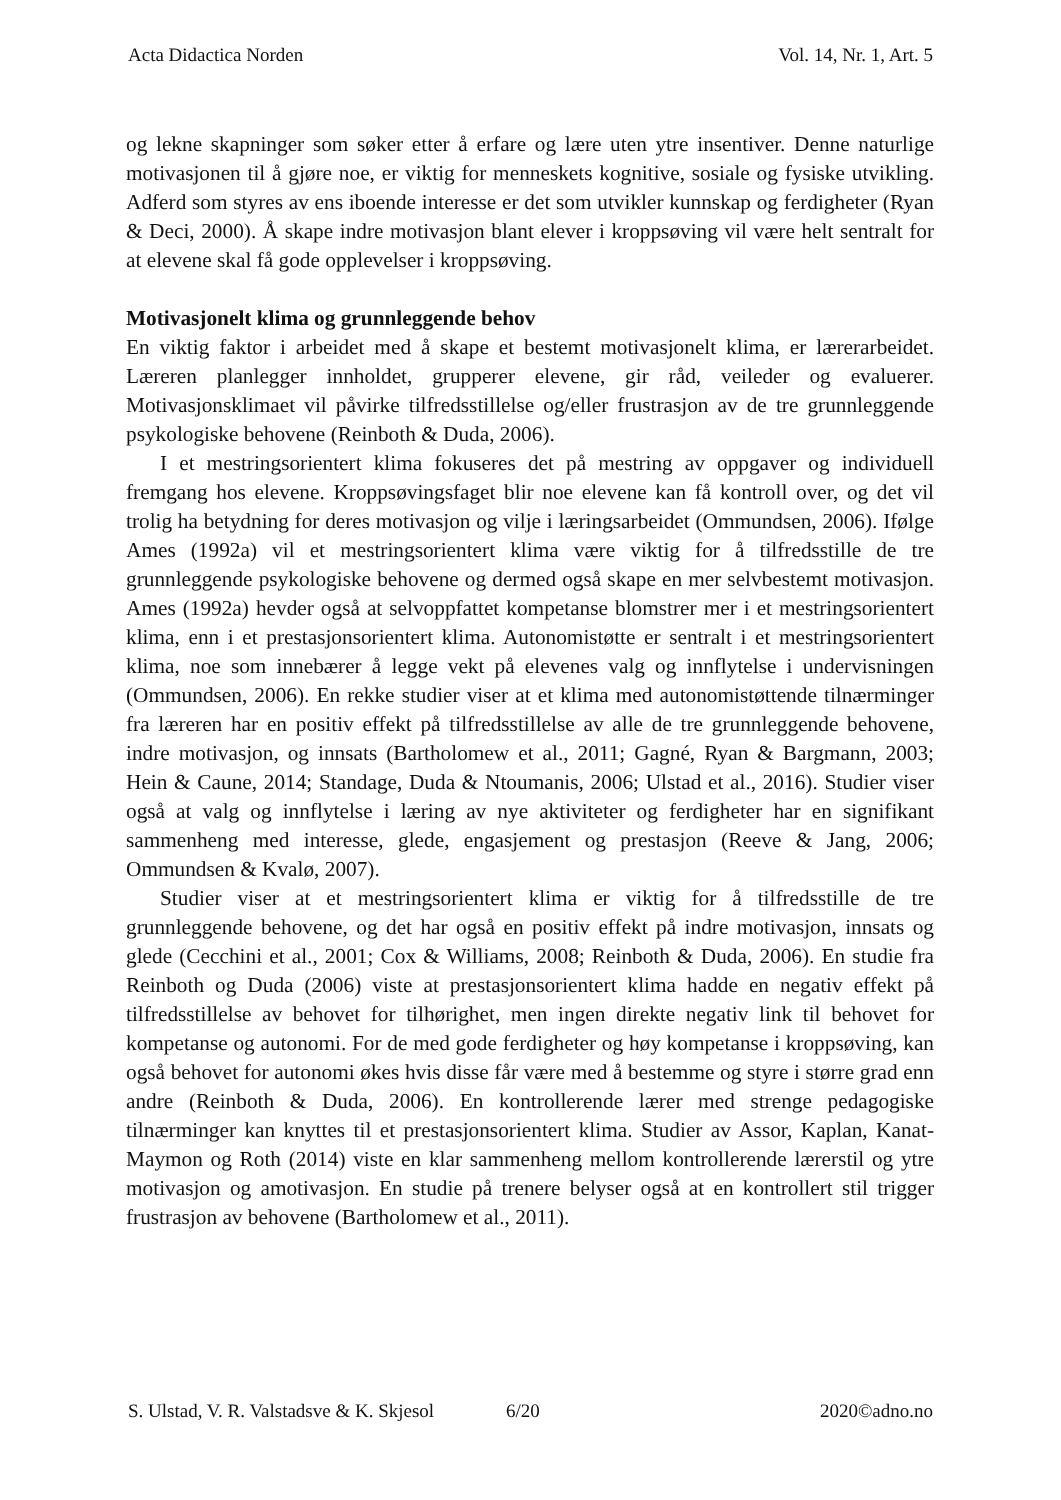Acta Didactica Norden Vol. 14, Nr. 1, Art. 5
og lekne skapninger som søker etter å erfare og lære uten ytre insentiver. Denne naturlige motivasjonen til å gjøre noe, er viktig for menneskets kognitive, sosiale og fysiske utvikling. Adferd som styres av ens iboende interesse er det som utvikler kunnskap og ferdigheter (Ryan & Deci, 2000). Å skape indre motivasjon blant elever i kroppsøving vil være helt sentralt for at elevene skal få gode opplevelser i kroppsøving.
Motivasjonelt klima og grunnleggende behov
En viktig faktor i arbeidet med å skape et bestemt motivasjonelt klima, er lærerarbeidet. Læreren planlegger innholdet, grupperer elevene, gir råd, veileder og evaluerer. Motivasjonsklimaet vil påvirke tilfredsstillelse og/eller frustrasjon av de tre grunnleggende psykologiske behovene (Reinboth & Duda, 2006).
I et mestringsorientert klima fokuseres det på mestring av oppgaver og individuell fremgang hos elevene. Kroppsøvingsfaget blir noe elevene kan få kontroll over, og det vil trolig ha betydning for deres motivasjon og vilje i læringsarbeidet (Ommundsen, 2006). Ifølge Ames (1992a) vil et mestringsorientert klima være viktig for å tilfredsstille de tre grunnleggende psykologiske behovene og dermed også skape en mer selvbestemt motivasjon. Ames (1992a) hevder også at selvoppfattet kompetanse blomstrer mer i et mestringsorientert klima, enn i et prestasjonsorientert klima. Autonomistøtte er sentralt i et mestringsorientert klima, noe som innebærer å legge vekt på elevenes valg og innflytelse i undervisningen (Ommundsen, 2006). En rekke studier viser at et klima med autonomistøttende tilnærminger fra læreren har en positiv effekt på tilfredsstillelse av alle de tre grunnleggende behovene, indre motivasjon, og innsats (Bartholomew et al., 2011; Gagné, Ryan & Bargmann, 2003; Hein & Caune, 2014; Standage, Duda & Ntoumanis, 2006; Ulstad et al., 2016). Studier viser også at valg og innflytelse i læring av nye aktiviteter og ferdigheter har en signifikant sammenheng med interesse, glede, engasjement og prestasjon (Reeve & Jang, 2006; Ommundsen & Kvalø, 2007).
Studier viser at et mestringsorientert klima er viktig for å tilfredsstille de tre grunnleggende behovene, og det har også en positiv effekt på indre motivasjon, innsats og glede (Cecchini et al., 2001; Cox & Williams, 2008; Reinboth & Duda, 2006). En studie fra Reinboth og Duda (2006) viste at prestasjonsorientert klima hadde en negativ effekt på tilfredsstillelse av behovet for tilhørighet, men ingen direkte negativ link til behovet for kompetanse og autonomi. For de med gode ferdigheter og høy kompetanse i kroppsøving, kan også behovet for autonomi økes hvis disse får være med å bestemme og styre i større grad enn andre (Reinboth & Duda, 2006). En kontrollerende lærer med strenge pedagogiske tilnærminger kan knyttes til et prestasjonsorientert klima. Studier av Assor, Kaplan, Kanat-Maymon og Roth (2014) viste en klar sammenheng mellom kontrollerende lærerstil og ytre motivasjon og amotivasjon. En studie på trenere belyser også at en kontrollert stil trigger frustrasjon av behovene (Bartholomew et al., 2011).
S. Ulstad, V. R. Valstadsve & K. Skjesol 6/20 2020©adno.no